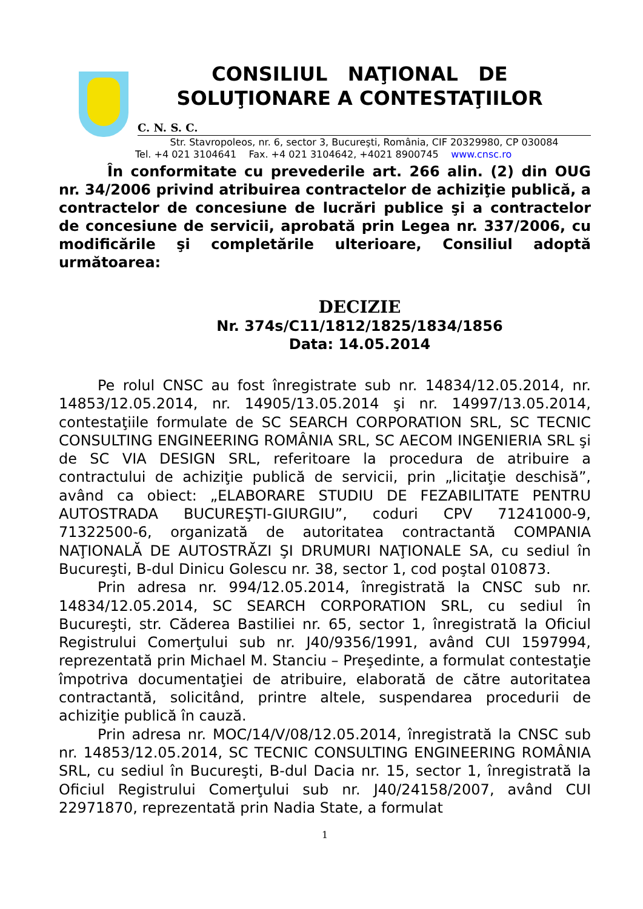CONSILIUL NAŢIONAL DE
SOLUŢIONARE A CONTESTAŢIILOR
C. N. S. C.
Str. Stavropoleos, nr. 6, sector 3, Bucureşti, România, CIF 20329980, CP 030084
Tel. +4 021 3104641 Fax. +4 021 3104642, +4021 8900745 www.cnsc.ro
În conformitate cu prevederile art. 266 alin. (2) din OUG nr. 34/2006 privind atribuirea contractelor de achiziţie publică, a contractelor de concesiune de lucrări publice şi a contractelor de concesiune de servicii, aprobată prin Legea nr. 337/2006, cu modificările şi completările ulterioare, Consiliul adoptă următoarea:
DECIZIE
Nr. 374s/C11/1812/1825/1834/1856
Data: 14.05.2014
Pe rolul CNSC au fost înregistrate sub nr. 14834/12.05.2014, nr. 14853/12.05.2014, nr. 14905/13.05.2014 şi nr. 14997/13.05.2014, contestaţiile formulate de SC SEARCH CORPORATION SRL, SC TECNIC CONSULTING ENGINEERING ROMÂNIA SRL, SC AECOM INGENIERIA SRL şi de SC VIA DESIGN SRL, referitoare la procedura de atribuire a contractului de achiziţie publică de servicii, prin „licitaţie deschisă”, având ca obiect: „ELABORARE STUDIU DE FEZABILITATE PENTRU AUTOSTRADA BUCUREŞTI-GIURGIU”, coduri CPV 71241000-9, 71322500-6, organizată de autoritatea contractantă COMPANIA NAŢIONALĂ DE AUTOSTRĂZI ŞI DRUMURI NAŢIONALE SA, cu sediul în Bucureşti, B-dul Dinicu Golescu nr. 38, sector 1, cod poştal 010873.
Prin adresa nr. 994/12.05.2014, înregistrată la CNSC sub nr. 14834/12.05.2014, SC SEARCH CORPORATION SRL, cu sediul în Bucureşti, str. Căderea Bastiliei nr. 65, sector 1, înregistrată la Oficiul Registrului Comerţului sub nr. J40/9356/1991, având CUI 1597994, reprezentată prin Michael M. Stanciu – Preşedinte, a formulat contestaţie împotriva documentaţiei de atribuire, elaborată de către autoritatea contractantă, solicitând, printre altele, suspendarea procedurii de achiziţie publică în cauză.
Prin adresa nr. MOC/14/V/08/12.05.2014, înregistrată la CNSC sub nr. 14853/12.05.2014, SC TECNIC CONSULTING ENGINEERING ROMÂNIA SRL, cu sediul în Bucureşti, B-dul Dacia nr. 15, sector 1, înregistrată la Oficiul Registrului Comerţului sub nr. J40/24158/2007, având CUI 22971870, reprezentată prin Nadia State, a formulat
1